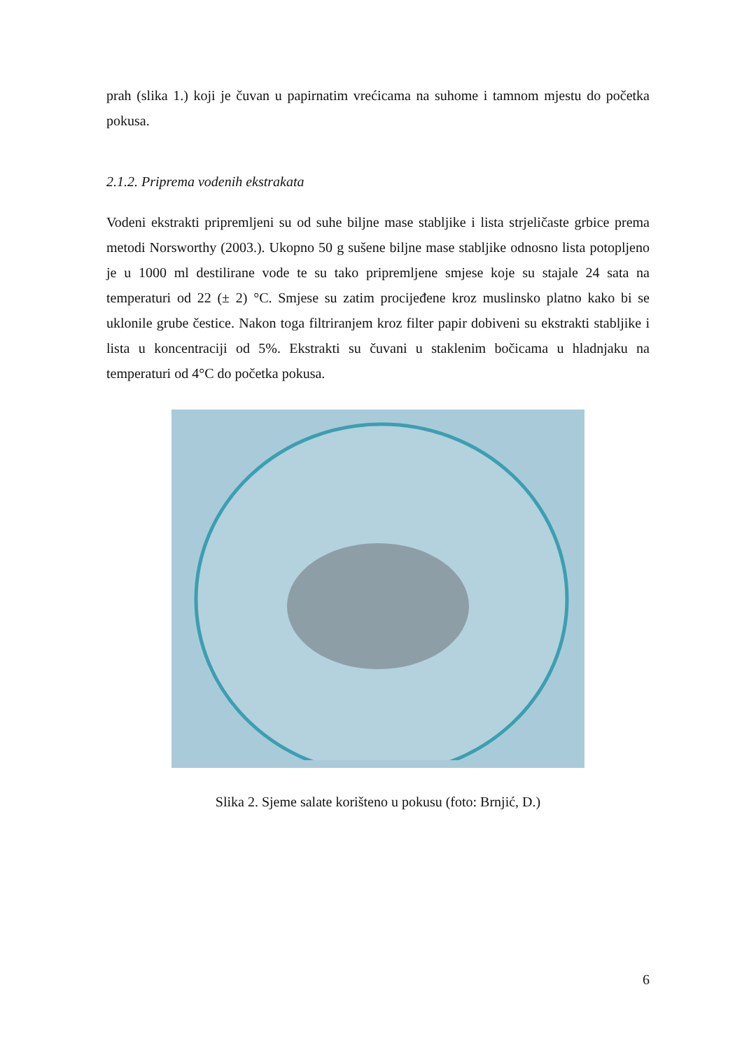prah (slika 1.) koji je čuvan u papirnatim vrećicama na suhome i tamnom mjestu do početka pokusa.
2.1.2. Priprema vodenih ekstrakata
Vodeni ekstrakti pripremljeni su od suhe biljne mase stabljike i lista strjeličaste grbice prema metodi Norsworthy (2003.). Ukopno 50 g sušene biljne mase stabljike odnosno lista potopljeno je u 1000 ml destilirane vode te su tako pripremljene smjese koje su stajale 24 sata na temperaturi od 22 (± 2) °C. Smjese su zatim procijeđene kroz muslinsko platno kako bi se uklonile grube čestice. Nakon toga filtriranjem kroz filter papir dobiveni su ekstrakti stabljike i lista u koncentraciji od 5%. Ekstrakti su čuvani u staklenim bočicama u hladnjaku na temperaturi od 4°C do početka pokusa.
Slika 2. Sjeme salate korišteno u pokusu (foto: Brnjić, D.)
6